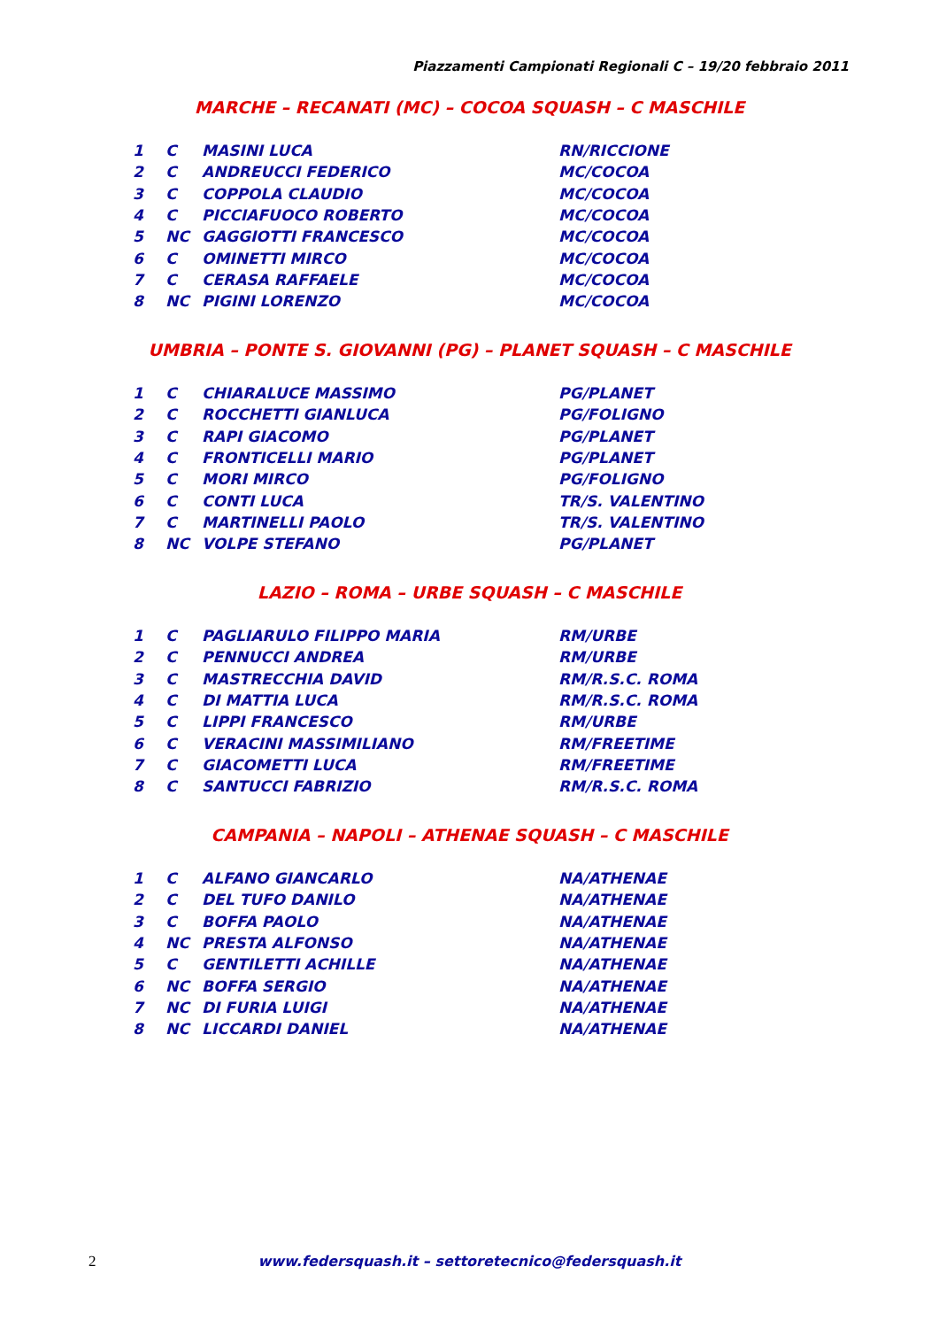Piazzamenti Campionati Regionali C – 19/20 febbraio 2011
MARCHE – RECANATI (MC) – COCOA SQUASH – C MASCHILE
| 1 | C | MASINI LUCA | RN/RICCIONE |
| 2 | C | ANDREUCCI FEDERICO | MC/COCOA |
| 3 | C | COPPOLA CLAUDIO | MC/COCOA |
| 4 | C | PICCIAFUOCO ROBERTO | MC/COCOA |
| 5 | NC | GAGGIOTTI FRANCESCO | MC/COCOA |
| 6 | C | OMINETTI MIRCO | MC/COCOA |
| 7 | C | CERASA RAFFAELE | MC/COCOA |
| 8 | NC | PIGINI LORENZO | MC/COCOA |
UMBRIA – PONTE S. GIOVANNI (PG) – PLANET SQUASH – C MASCHILE
| 1 | C | CHIARALUCE MASSIMO | PG/PLANET |
| 2 | C | ROCCHETTI GIANLUCA | PG/FOLIGNO |
| 3 | C | RAPI GIACOMO | PG/PLANET |
| 4 | C | FRONTICELLI MARIO | PG/PLANET |
| 5 | C | MORI MIRCO | PG/FOLIGNO |
| 6 | C | CONTI LUCA | TR/S. VALENTINO |
| 7 | C | MARTINELLI PAOLO | TR/S. VALENTINO |
| 8 | NC | VOLPE STEFANO | PG/PLANET |
LAZIO – ROMA – URBE SQUASH – C MASCHILE
| 1 | C | PAGLIARULO FILIPPO MARIA | RM/URBE |
| 2 | C | PENNUCCI ANDREA | RM/URBE |
| 3 | C | MASTRECCHIA DAVID | RM/R.S.C. ROMA |
| 4 | C | DI MATTIA LUCA | RM/R.S.C. ROMA |
| 5 | C | LIPPI FRANCESCO | RM/URBE |
| 6 | C | VERACINI MASSIMILIANO | RM/FREETIME |
| 7 | C | GIACOMETTI LUCA | RM/FREETIME |
| 8 | C | SANTUCCI FABRIZIO | RM/R.S.C. ROMA |
CAMPANIA – NAPOLI – ATHENAE SQUASH – C MASCHILE
| 1 | C | ALFANO GIANCARLO | NA/ATHENAE |
| 2 | C | DEL TUFO DANILO | NA/ATHENAE |
| 3 | C | BOFFA PAOLO | NA/ATHENAE |
| 4 | NC | PRESTA ALFONSO | NA/ATHENAE |
| 5 | C | GENTILETTI ACHILLE | NA/ATHENAE |
| 6 | NC | BOFFA SERGIO | NA/ATHENAE |
| 7 | NC | DI FURIA LUIGI | NA/ATHENAE |
| 8 | NC | LICCARDI DANIEL | NA/ATHENAE |
2 www.federsquash.it – settoretecnico@federsquash.it